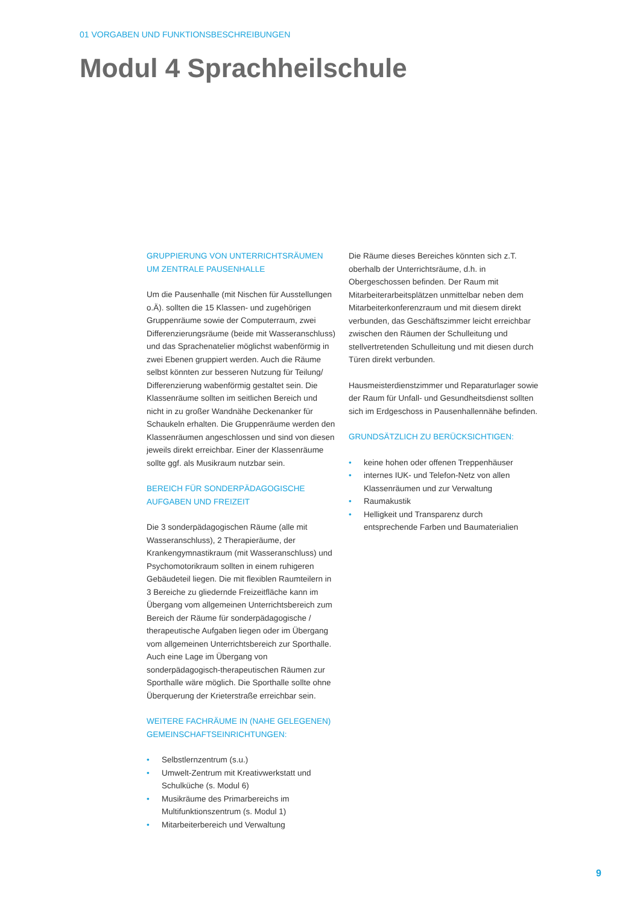01 VORGABEN UND FUNKTIONSBESCHREIBUNGEN
Modul 4 Sprachheilschule
GRUPPIERUNG VON UNTERRICHTSRÄUMEN UM ZENTRALE PAUSENHALLE
Um die Pausenhalle (mit Nischen für Ausstellungen o.Ä). sollten die 15 Klassen- und zugehörigen Gruppenräume sowie der Computerraum, zwei Differenzierungsräume (beide mit Wasseranschluss) und das Sprachenatelier möglichst wabenförmig in zwei Ebenen gruppiert werden. Auch die Räume selbst könnten zur besseren Nutzung für Teilung/ Differenzierung wabenförmig gestaltet sein. Die Klassenräume sollten im seitlichen Bereich und nicht in zu großer Wandnähe Deckenanker für Schaukeln erhalten. Die Gruppenräume werden den Klassenräumen angeschlossen und sind von diesen jeweils direkt erreichbar. Einer der Klassenräume sollte ggf. als Musikraum nutzbar sein.
BEREICH FÜR SONDERPÄDAGOGISCHE AUFGABEN UND FREIZEIT
Die 3 sonderpädagogischen Räume (alle mit Wasseranschluss), 2 Therapieräume, der Krankengymnastikraum (mit Wasseranschluss) und Psychomotorikraum sollten in einem ruhigeren Gebäudeteil liegen. Die mit flexiblen Raumteilern in 3 Bereiche zu gliedernde Freizeitfläche kann im Übergang vom allgemeinen Unterrichtsbereich zum Bereich der Räume für sonderpädagogische / therapeutische Aufgaben liegen oder im Übergang vom allgemeinen Unterrichtsbereich zur Sporthalle. Auch eine Lage im Übergang von sonderpädagogisch-therapeutischen Räumen zur Sporthalle wäre möglich. Die Sporthalle sollte ohne Überquerung der Krieterstraße erreichbar sein.
WEITERE FACHRÄUME IN (NAHE GELEGENEN) GEMEINSCHAFTSEINRICHTUNGEN:
• Selbstlernzentrum (s.u.)
• Umwelt-Zentrum mit Kreativwerkstatt und Schulküche (s. Modul 6)
• Musikräume des Primarbereichs im Multifunktionszentrum (s. Modul 1)
• Mitarbeiterbereich und Verwaltung
Die Räume dieses Bereiches könnten sich z.T. oberhalb der Unterrichtsräume, d.h. in Obergeschossen befinden. Der Raum mit Mitarbeiterarbeitsplätzen unmittelbar neben dem Mitarbeiterkonferenzraum und mit diesem direkt verbunden, das Geschäftszimmer leicht erreichbar zwischen den Räumen der Schulleitung und stellvertretenden Schulleitung und mit diesen durch Türen direkt verbunden.
Hausmeisterdienstzimmer und Reparaturlager sowie der Raum für Unfall- und Gesundheitsdienst sollten sich im Erdgeschoss in Pausenhallennähe befinden.
GRUNDSÄTZLICH ZU BERÜCKSICHTIGEN:
• keine hohen oder offenen Treppenhäuser
• internes IUK- und Telefon-Netz von allen Klassenräumen und zur Verwaltung
• Raumakustik
• Helligkeit und Transparenz durch entsprechende Farben und Baumaterialien
9